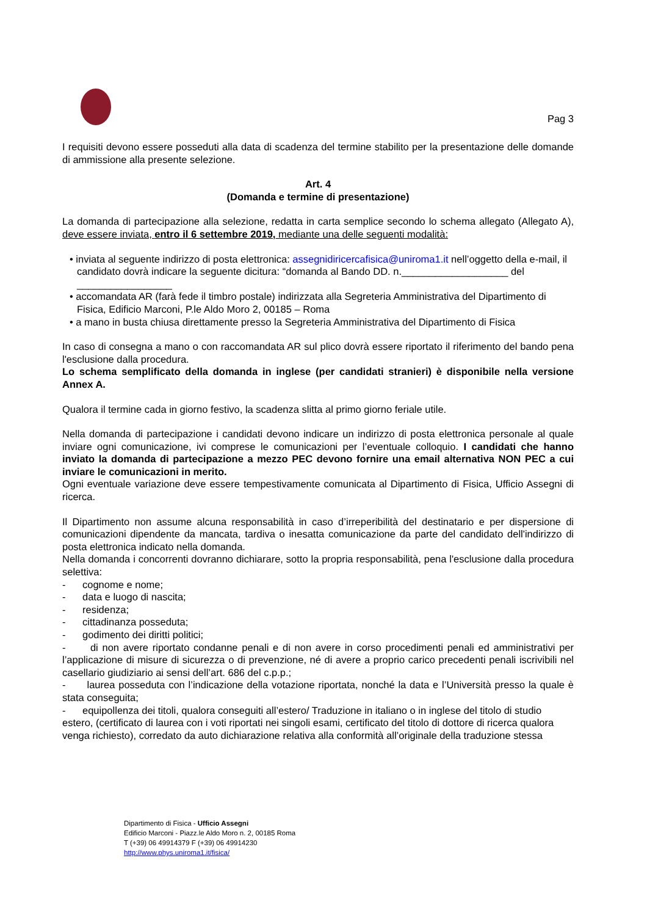Pag 3
I requisiti devono essere posseduti alla data di scadenza del termine stabilito per la presentazione delle domande di ammissione alla presente selezione.
Art. 4
(Domanda e termine di presentazione)
La domanda di partecipazione alla selezione, redatta in carta semplice secondo lo schema allegato (Allegato A), deve essere inviata, entro il 6 settembre 2019, mediante una delle seguenti modalità:
• inviata al seguente indirizzo di posta elettronica: assegnidiricercafisica@uniroma1.it nell’oggetto della e-mail, il candidato dovrà indicare la seguente dicitura: “domanda al Bando DD. n.___________________ del _________________
• accomandata AR (farà fede il timbro postale) indirizzata alla Segreteria Amministrativa del Dipartimento di Fisica, Edificio Marconi, P.le Aldo Moro 2, 00185 – Roma
• a mano in busta chiusa direttamente presso la Segreteria Amministrativa del Dipartimento di Fisica
In caso di consegna a mano o con raccomandata AR sul plico dovrà essere riportato il riferimento del bando pena l'esclusione dalla procedura.
Lo schema semplificato della domanda in inglese (per candidati stranieri) è disponibile nella versione Annex A.
Qualora il termine cada in giorno festivo, la scadenza slitta al primo giorno feriale utile.
Nella domanda di partecipazione i candidati devono indicare un indirizzo di posta elettronica personale al quale inviare ogni comunicazione, ivi comprese le comunicazioni per l’eventuale colloquio. I candidati che hanno inviato la domanda di partecipazione a mezzo PEC devono fornire una email alternativa NON PEC a cui inviare le comunicazioni in merito.
Ogni eventuale variazione deve essere tempestivamente comunicata al Dipartimento di Fisica, Ufficio Assegni di ricerca.
Il Dipartimento non assume alcuna responsabilità in caso d’irreperibilità del destinatario e per dispersione di comunicazioni dipendente da mancata, tardiva o inesatta comunicazione da parte del candidato dell'indirizzo di posta elettronica indicato nella domanda.
Nella domanda i concorrenti dovranno dichiarare, sotto la propria responsabilità, pena l'esclusione dalla procedura selettiva:
- cognome e nome;
- data e luogo di nascita;
- residenza;
- cittadinanza posseduta;
- godimento dei diritti politici;
- di non avere riportato condanne penali e di non avere in corso procedimenti penali ed amministrativi per l’applicazione di misure di sicurezza o di prevenzione, né di avere a proprio carico precedenti penali iscrivibili nel casellario giudiziario ai sensi dell’art. 686 del c.p.p.;
- laurea posseduta con l’indicazione della votazione riportata, nonché la data e l’Università presso la quale è stata conseguita;
- equipollenza dei titoli, qualora conseguiti all’estero/ Traduzione in italiano o in inglese del titolo di studio estero, (certificato di laurea con i voti riportati nei singoli esami, certificato del titolo di dottore di ricerca qualora venga richiesto), corredato da auto dichiarazione relativa alla conformità all’originale della traduzione stessa
Dipartimento di Fisica - Ufficio Assegni
Edificio Marconi - Piazz.le Aldo Moro n. 2, 00185 Roma
T (+39) 06 49914379 F (+39) 06 49914230
http://www.phys.uniroma1.it/fisica/